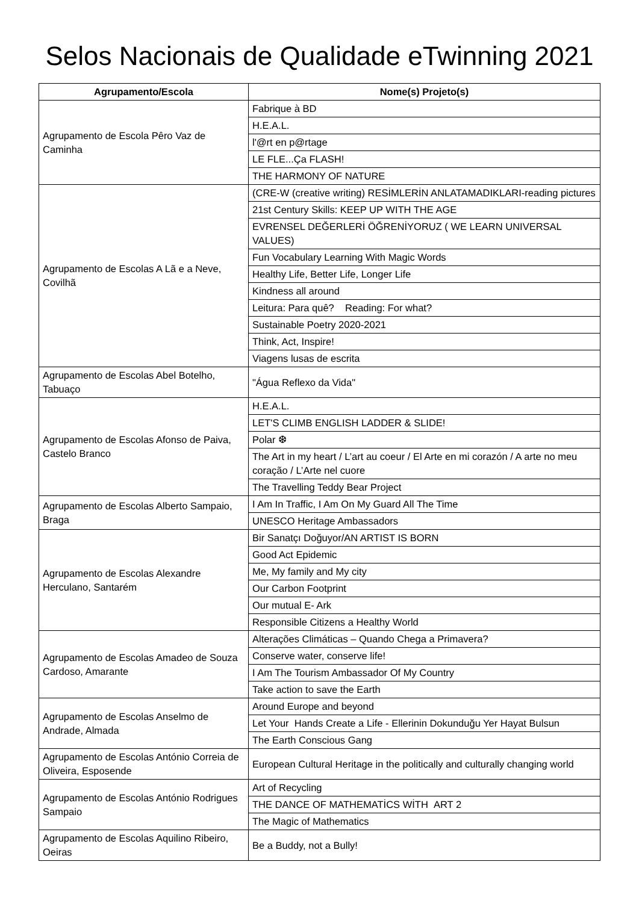Selos Nacionais de Qualidade eTwinning 2021
| Agrupamento/Escola | Nome(s) Projeto(s) |
| --- | --- |
| Agrupamento de Escola Pêro Vaz de Caminha | Fabrique à BD |
| | H.E.A.L. |
| | l'@rt en p@rtage |
| | LE FLE...Ça FLASH! |
| | THE HARMONY OF NATURE |
| Agrupamento de Escolas A Lã e a Neve, Covilhã | (CRE-W (creative writing) RESİMLERİN ANLATAMADIKLARI-reading pictures |
| | 21st Century Skills: KEEP UP WITH THE AGE |
| | EVRENSEL DEĞERLERİ ÖĞRENİYORUZ ( WE LEARN UNIVERSAL VALUES) |
| | Fun Vocabulary Learning With Magic Words |
| | Healthy Life, Better Life, Longer Life |
| | Kindness all around |
| | Leitura: Para quê? Reading: For what? |
| | Sustainable Poetry 2020-2021 |
| | Think, Act, Inspire! |
| | Viagens lusas de escrita |
| Agrupamento de Escolas Abel Botelho, Tabuaço | "Água Reflexo da Vida" |
| Agrupamento de Escolas Afonso de Paiva, Castelo Branco | H.E.A.L. |
| | LET'S CLIMB ENGLISH LADDER & SLIDE! |
| | Polar ❆ |
| | The Art in my heart / L’art au coeur / El Arte en mi corazón / A arte no meu coração / L’Arte nel cuore |
| | The Travelling Teddy Bear Project |
| Agrupamento de Escolas Alberto Sampaio, Braga | I Am In Traffic, I Am On My Guard All The Time |
| | UNESCO Heritage Ambassadors |
| Agrupamento de Escolas Alexandre Herculano, Santarém | Bir Sanatçı Doğuyor/AN ARTIST IS BORN |
| | Good Act Epidemic |
| | Me, My family and My city |
| | Our Carbon Footprint |
| | Our mutual E- Ark |
| | Responsible Citizens a Healthy World |
| Agrupamento de Escolas Amadeo de Souza Cardoso, Amarante | Alterações Climáticas – Quando Chega a Primavera? |
| | Conserve water, conserve life! |
| | I Am The Tourism Ambassador Of My Country |
| | Take action to save the Earth |
| Agrupamento de Escolas Anselmo de Andrade, Almada | Around Europe and beyond |
| | Let Your Hands Create a Life - Ellerinin Dokunduğu Yer Hayat Bulsun |
| | The Earth Conscious Gang |
| Agrupamento de Escolas António Correia de Oliveira, Esposende | European Cultural Heritage in the politically and culturally changing world |
| Agrupamento de Escolas António Rodrigues Sampaio | Art of Recycling |
| | THE DANCE OF MATHEMATİCS WİTH ART 2 |
| | The Magic of Mathematics |
| Agrupamento de Escolas Aquilino Ribeiro, Oeiras | Be a Buddy, not a Bully! |